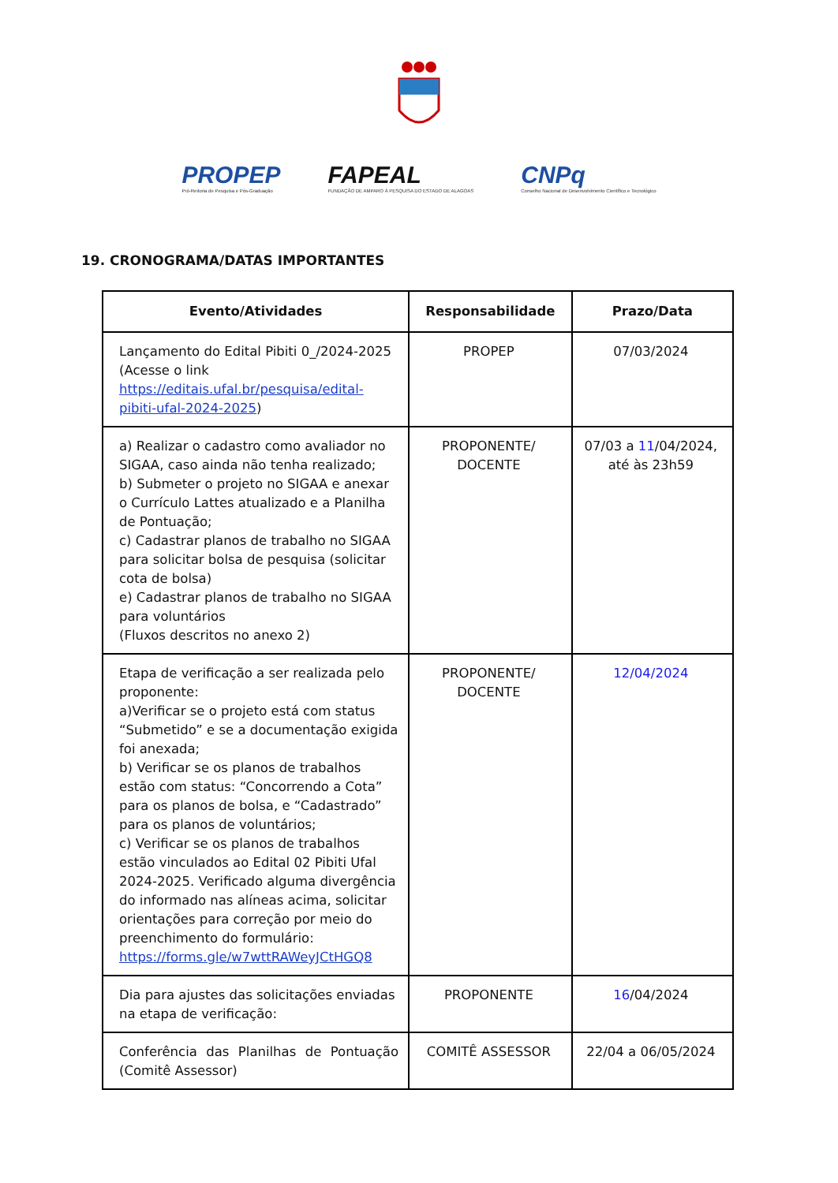PROPEP
Pró-Reitoria de Pesquisa e Pós-Graduação
FAPEAL
FUNDAÇÃO DE AMPARO À PESQUISA DO ESTADO DE ALAGOAS
CNPq
Conselho Nacional de Desenvolvimento Científico e Tecnológico
19. CRONOGRAMA/DATAS IMPORTANTES
| Evento/Atividades | Responsabilidade | Prazo/Data |
| --- | --- | --- |
| Lançamento do Edital Pibiti 0_/2024-2025 (Acesse o link https://editais.ufal.br/pesquisa/edital-pibiti-ufal-2024-2025 ) | PROPEP | 07/03/2024 |
| a) Realizar o cadastro como avaliador no SIGAA, caso ainda não tenha realizado; b) Submeter o projeto no SIGAA e anexar o Currículo Lattes atualizado e a Planilha de Pontuação; c) Cadastrar planos de trabalho no SIGAA para solicitar bolsa de pesquisa (solicitar cota de bolsa) e) Cadastrar planos de trabalho no SIGAA para voluntários (Fluxos descritos no anexo 2) | PROPONENTE/ DOCENTE | 07/03 a 11 /04/2024, até às 23h59 |
| Etapa de verificação a ser realizada pelo proponente: a)Verificar se o projeto está com status “Submetido” e se a documentação exigida foi anexada; b) Verificar se os planos de trabalhos estão com status: “Concorrendo a Cota” para os planos de bolsa, e “Cadastrado” para os planos de voluntários; c) Verificar se os planos de trabalhos estão vinculados ao Edital 02 Pibiti Ufal 2024-2025. Verificado alguma divergência do informado nas alíneas acima, solicitar orientações para correção por meio do preenchimento do formulário: https://forms.gle/w7wttRAWeyJCtHGQ8 | PROPONENTE/ DOCENTE | 12/04/2024 |
| Dia para ajustes das solicitações enviadas na etapa de verificação: | PROPONENTE | 16 /04/2024 |
| Conferência das Planilhas de Pontuação (Comitê Assessor) | COMITÊ ASSESSOR | 22/04 a 06/05/2024 |